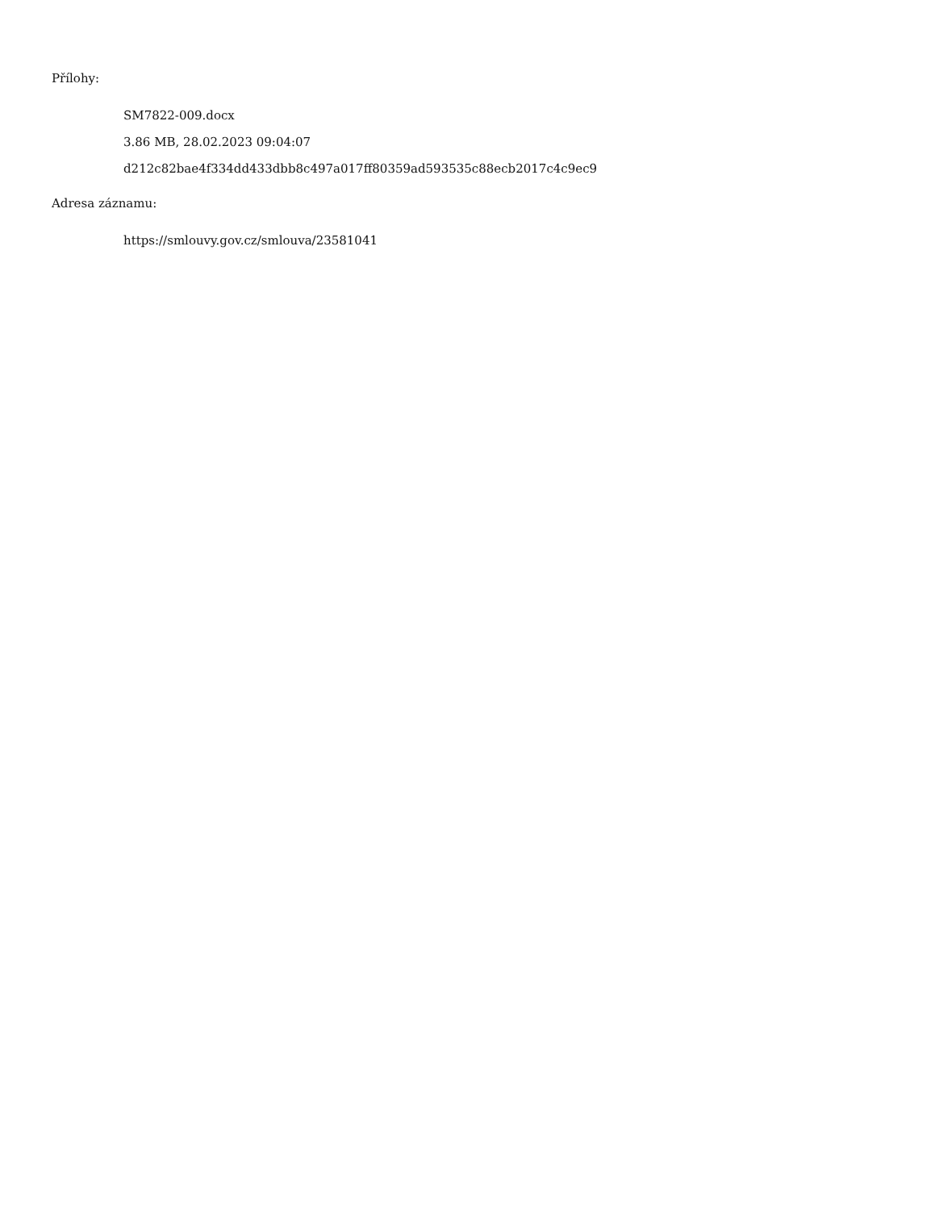Přílohy:
SM7822-009.docx
3.86 MB, 28.02.2023 09:04:07
d212c82bae4f334dd433dbb8c497a017ff80359ad593535c88ecb2017c4c9ec9
Adresa záznamu:
https://smlouvy.gov.cz/smlouva/23581041